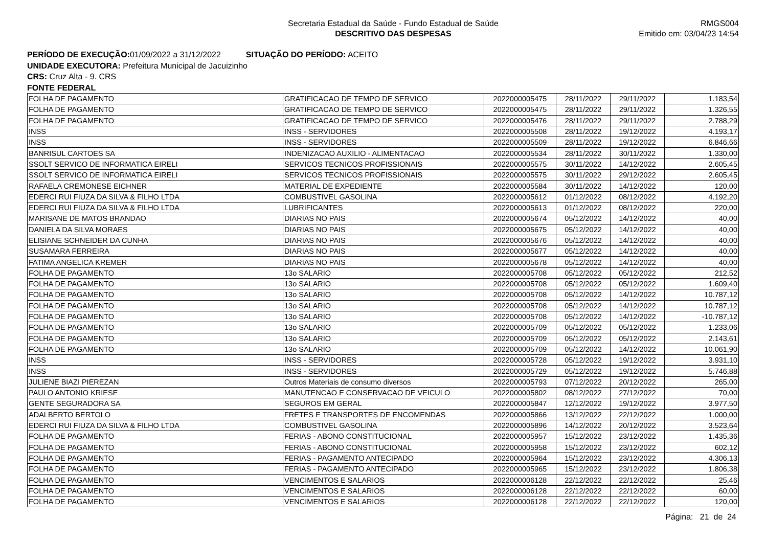Secretaria Estadual da Saúde - Fundo Estadual de Saúde
DESCRITIVO DAS DESPESAS
RMGS004
Emitido em: 03/04/23 14:54
PERÍODO DE EXECUÇÃO: 01/09/2022 a 31/12/2022 SITUAÇÃO DO PERÍODO: ACEITO
UNIDADE EXECUTORA: Prefeitura Municipal de Jacuizinho
CRS: Cruz Alta - 9. CRS
FONTE FEDERAL
| FOLHA DE PAGAMENTO | GRATIFICACAO DE TEMPO DE SERVICO | 2022000005475 | 28/11/2022 | 29/11/2022 | 1.183,54 |
| FOLHA DE PAGAMENTO | GRATIFICACAO DE TEMPO DE SERVICO | 2022000005475 | 28/11/2022 | 29/11/2022 | 1.326,55 |
| FOLHA DE PAGAMENTO | GRATIFICACAO DE TEMPO DE SERVICO | 2022000005476 | 28/11/2022 | 29/11/2022 | 2.788,29 |
| INSS | INSS - SERVIDORES | 2022000005508 | 28/11/2022 | 19/12/2022 | 4.193,17 |
| INSS | INSS - SERVIDORES | 2022000005509 | 28/11/2022 | 19/12/2022 | 6.846,66 |
| BANRISUL CARTOES SA | INDENIZACAO AUXILIO - ALIMENTACAO | 2022000005534 | 28/11/2022 | 30/11/2022 | 1.330,00 |
| SSOLT SERVICO DE INFORMATICA EIRELI | SERVICOS TECNICOS PROFISSIONAIS | 2022000005575 | 30/11/2022 | 14/12/2022 | 2.605,45 |
| SSOLT SERVICO DE INFORMATICA EIRELI | SERVICOS TECNICOS PROFISSIONAIS | 2022000005575 | 30/11/2022 | 29/12/2022 | 2.605,45 |
| RAFAELA CREMONESE EICHNER | MATERIAL DE EXPEDIENTE | 2022000005584 | 30/11/2022 | 14/12/2022 | 120,00 |
| EDERCI RUI FIUZA DA SILVA & FILHO LTDA | COMBUSTIVEL GASOLINA | 2022000005612 | 01/12/2022 | 08/12/2022 | 4.192,20 |
| EDERCI RUI FIUZA DA SILVA & FILHO LTDA | LUBRIFICANTES | 2022000005613 | 01/12/2022 | 08/12/2022 | 220,00 |
| MARISANE DE MATOS BRANDAO | DIARIAS NO PAIS | 2022000005674 | 05/12/2022 | 14/12/2022 | 40,00 |
| DANIELA DA SILVA MORAES | DIARIAS NO PAIS | 2022000005675 | 05/12/2022 | 14/12/2022 | 40,00 |
| ELISIANE SCHNEIDER DA CUNHA | DIARIAS NO PAIS | 2022000005676 | 05/12/2022 | 14/12/2022 | 40,00 |
| SUSAMARA FERREIRA | DIARIAS NO PAIS | 2022000005677 | 05/12/2022 | 14/12/2022 | 40,00 |
| FATIMA ANGELICA KREMER | DIARIAS NO PAIS | 2022000005678 | 05/12/2022 | 14/12/2022 | 40,00 |
| FOLHA DE PAGAMENTO | 13o SALARIO | 2022000005708 | 05/12/2022 | 05/12/2022 | 212,52 |
| FOLHA DE PAGAMENTO | 13o SALARIO | 2022000005708 | 05/12/2022 | 05/12/2022 | 1.609,40 |
| FOLHA DE PAGAMENTO | 13o SALARIO | 2022000005708 | 05/12/2022 | 14/12/2022 | 10.787,12 |
| FOLHA DE PAGAMENTO | 13o SALARIO | 2022000005708 | 05/12/2022 | 14/12/2022 | 10.787,12 |
| FOLHA DE PAGAMENTO | 13o SALARIO | 2022000005708 | 05/12/2022 | 14/12/2022 | -10.787,12 |
| FOLHA DE PAGAMENTO | 13o SALARIO | 2022000005709 | 05/12/2022 | 05/12/2022 | 1.233,06 |
| FOLHA DE PAGAMENTO | 13o SALARIO | 2022000005709 | 05/12/2022 | 05/12/2022 | 2.143,61 |
| FOLHA DE PAGAMENTO | 13o SALARIO | 2022000005709 | 05/12/2022 | 14/12/2022 | 10.061,90 |
| INSS | INSS - SERVIDORES | 2022000005728 | 05/12/2022 | 19/12/2022 | 3.931,10 |
| INSS | INSS - SERVIDORES | 2022000005729 | 05/12/2022 | 19/12/2022 | 5.746,88 |
| JULIENE BIAZI PIEREZAN | Outros Materiais de consumo diversos | 2022000005793 | 07/12/2022 | 20/12/2022 | 265,00 |
| PAULO ANTONIO KRIESE | MANUTENCAO E CONSERVACAO DE VEICULO | 2022000005802 | 08/12/2022 | 27/12/2022 | 70,00 |
| GENTE SEGURADORA SA | SEGUROS EM GERAL | 2022000005847 | 12/12/2022 | 19/12/2022 | 3.977,50 |
| ADALBERTO BERTOLO | FRETES E TRANSPORTES DE ENCOMENDAS | 2022000005866 | 13/12/2022 | 22/12/2022 | 1.000,00 |
| EDERCI RUI FIUZA DA SILVA & FILHO LTDA | COMBUSTIVEL GASOLINA | 2022000005896 | 14/12/2022 | 20/12/2022 | 3.523,64 |
| FOLHA DE PAGAMENTO | FERIAS - ABONO CONSTITUCIONAL | 2022000005957 | 15/12/2022 | 23/12/2022 | 1.435,36 |
| FOLHA DE PAGAMENTO | FERIAS - ABONO CONSTITUCIONAL | 2022000005958 | 15/12/2022 | 23/12/2022 | 602,12 |
| FOLHA DE PAGAMENTO | FERIAS - PAGAMENTO ANTECIPADO | 2022000005964 | 15/12/2022 | 23/12/2022 | 4.306,13 |
| FOLHA DE PAGAMENTO | FERIAS - PAGAMENTO ANTECIPADO | 2022000005965 | 15/12/2022 | 23/12/2022 | 1.806,38 |
| FOLHA DE PAGAMENTO | VENCIMENTOS E SALARIOS | 2022000006128 | 22/12/2022 | 22/12/2022 | 25,46 |
| FOLHA DE PAGAMENTO | VENCIMENTOS E SALARIOS | 2022000006128 | 22/12/2022 | 22/12/2022 | 60,00 |
| FOLHA DE PAGAMENTO | VENCIMENTOS E SALARIOS | 2022000006128 | 22/12/2022 | 22/12/2022 | 120,00 |
Página: 21 de 24